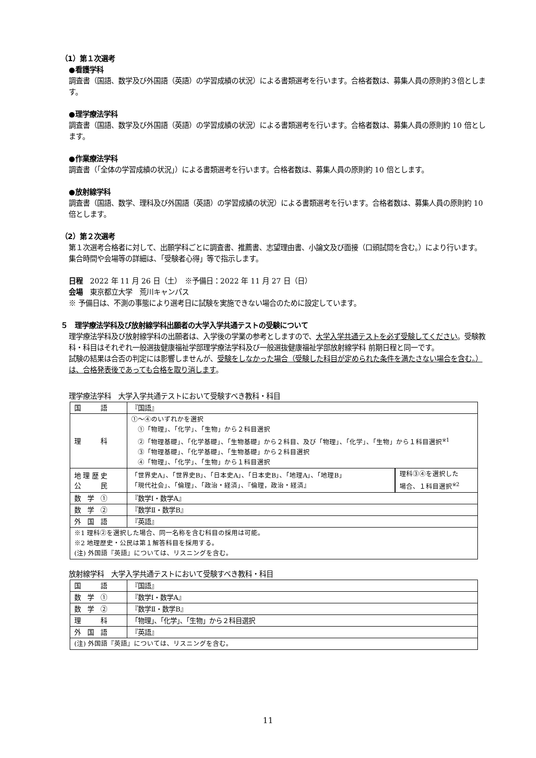（1）第１次選考
●看護学科
調査書（国語、数学及び外国語（英語）の学習成績の状況）による書類選考を行います。合格者数は、募集人員の原則約３倍とします。
●理学療法学科
調査書（国語、数学及び外国語（英語）の学習成績の状況）による書類選考を行います。合格者数は、募集人員の原則約 10 倍とします。
●作業療法学科
調査書（「全体の学習成績の状況」）による書類選考を行います。合格者数は、募集人員の原則約 10 倍とします。
●放射線学科
調査書（国語、数学、理科及び外国語（英語）の学習成績の状況）による書類選考を行います。合格者数は、募集人員の原則約 10 倍とします。
（2）第２次選考
第１次選考合格者に対して、出願学科ごとに調査書、推薦書、志望理由書、小論文及び面接（口頭試問を含む。）により行います。集合時間や会場等の詳細は、「受験者心得」等で指示します。
日程　2022 年 11 月 26 日（土）　※予備日：2022 年 11 月 27 日（日）
会場　東京都立大学　荒川キャンパス
※ 予備日は、不測の事態により選考日に試験を実施できない場合のために設定しています。
５　理学療法学科及び放射線学科出願者の大学入学共通テストの受験について
理学療法学科及び放射線学科の出願者は、入学後の学業の参考としますので、大学入学共通テストを必ず受験してください。受験教科・科目はそれぞれ一般選抜健康福祉学部理学療法学科及び一般選抜健康福祉学部放射線学科 前期日程と同一です。
試験の結果は合否の判定には影響しませんが、受験をしなかった場合（受験した科目が定められた条件を満たさない場合を含む。）は、合格発表後であっても合格を取り消します。
理学療法学科　大学入学共通テストにおいて受験すべき教科・科目
| 国 語 | 『国語』 | |
| 理 科 | ①～④のいずれかを選択 ①「物理」、「化学」、「生物」から２科目選択 ②「物理基礎」、「化学基礎」、「生物基礎」から２科目、及び「物理」、「化学」、「生物」から１科目選択<sup>※1</sup> ③「物理基礎」、「化学基礎」、「生物基礎」から２科目選択 ④「物理」、「化学」、「生物」から１科目選択 | |
| 地 理 歴 史 公 民 | 「世界史A」、「世界史B」、「日本史A」、「日本史B」、「地理A」、「地理B」 「現代社会」、「倫理」、「政治・経済」、『倫理，政治・経済』 | 理科③④を選択した 場合、１科目選択<sup>※2</sup> |
| 数 学 ① | 『数学Ⅰ・数学A』 | |
| 数 学 ② | 『数学Ⅱ・数学B』 | |
| 外 国 語 | 『英語』 | |
| ※1 理科②を選択した場合、同一名称を含む科目の採用は可能。 ※2 地理歴史・公民は第１解答科目を採用する。 (注) 外国語『英語』については、リスニングを含む。 | | |
放射線学科　大学入学共通テストにおいて受験すべき教科・科目
| 国 語 | 『国語』 |
| 数 学 ① | 『数学Ⅰ・数学A』 |
| 数 学 ② | 『数学Ⅱ・数学B』 |
| 理 科 | 「物理」、「化学」、「生物」から２科目選択 |
| 外 国 語 | 『英語』 |
| (注) 外国語『英語』については、リスニングを含む。 | |
11